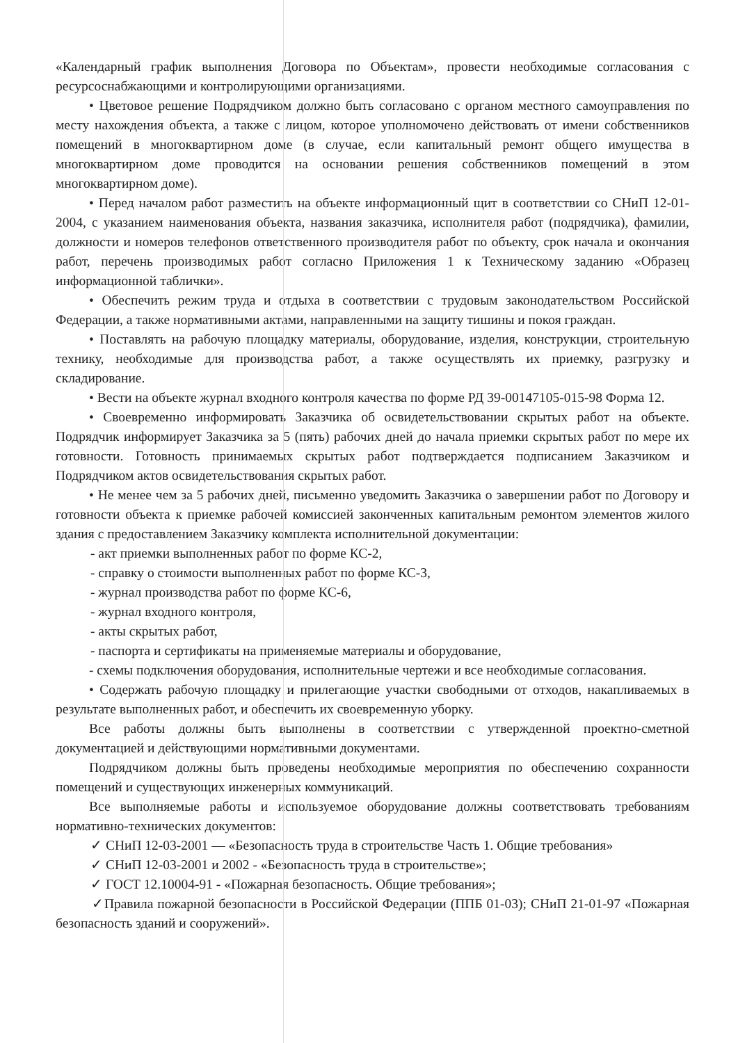«Календарный график выполнения Договора по Объектам», провести необходимые согласования с ресурсоснабжающими и контролирующими организациями.
• Цветовое решение Подрядчиком должно быть согласовано с органом местного самоуправления по месту нахождения объекта, а также с лицом, которое уполномочено действовать от имени собственников помещений в многоквартирном доме (в случае, если капитальный ремонт общего имущества в многоквартирном доме проводится на основании решения собственников помещений в этом многоквартирном доме).
• Перед началом работ разместить на объекте информационный щит в соответствии со СНиП 12-01-2004, с указанием наименования объекта, названия заказчика, исполнителя работ (подрядчика), фамилии, должности и номеров телефонов ответственного производителя работ по объекту, срок начала и окончания работ, перечень производимых работ согласно Приложения 1 к Техническому заданию «Образец информационной таблички».
• Обеспечить режим труда и отдыха в соответствии с трудовым законодательством Российской Федерации, а также нормативными актами, направленными на защиту тишины и покоя граждан.
• Поставлять на рабочую площадку материалы, оборудование, изделия, конструкции, строительную технику, необходимые для производства работ, а также осуществлять их приемку, разгрузку и складирование.
• Вести на объекте журнал входного контроля качества по форме РД 39-00147105-015-98 Форма 12.
• Своевременно информировать Заказчика об освидетельствовании скрытых работ на объекте. Подрядчик информирует Заказчика за 5 (пять) рабочих дней до начала приемки скрытых работ по мере их готовности. Готовность принимаемых скрытых работ подтверждается подписанием Заказчиком и Подрядчиком актов освидетельствования скрытых работ.
• Не менее чем за 5 рабочих дней, письменно уведомить Заказчика о завершении работ по Договору и готовности объекта к приемке рабочей комиссией законченных капитальным ремонтом элементов жилого здания с предоставлением Заказчику комплекта исполнительной документации:
- акт приемки выполненных работ по форме КС-2,
- справку о стоимости выполненных работ по форме КС-3,
- журнал производства работ по форме КС-6,
- журнал входного контроля,
- акты скрытых работ,
- паспорта и сертификаты на применяемые материалы и оборудование,
- схемы подключения оборудования, исполнительные чертежи и все необходимые согласования.
• Содержать рабочую площадку и прилегающие участки свободными от отходов, накапливаемых в результате выполненных работ, и обеспечить их своевременную уборку.
Все работы должны быть выполнены в соответствии с утвержденной проектно-сметной документацией и действующими нормативными документами.
Подрядчиком должны быть проведены необходимые мероприятия по обеспечению сохранности помещений и существующих инженерных коммуникаций.
Все выполняемые работы и используемое оборудование должны соответствовать требованиям нормативно-технических документов:
✓ СНиП 12-03-2001 — «Безопасность труда в строительстве Часть 1. Общие требования»
✓ СНиП 12-03-2001 и 2002 - «Безопасность труда в строительстве»;
✓ ГОСТ 12.10004-91 - «Пожарная безопасность. Общие требования»;
✓Правила пожарной безопасности в Российской Федерации (ППБ 01-03); СНиП 21-01-97 «Пожарная безопасность зданий и сооружений».